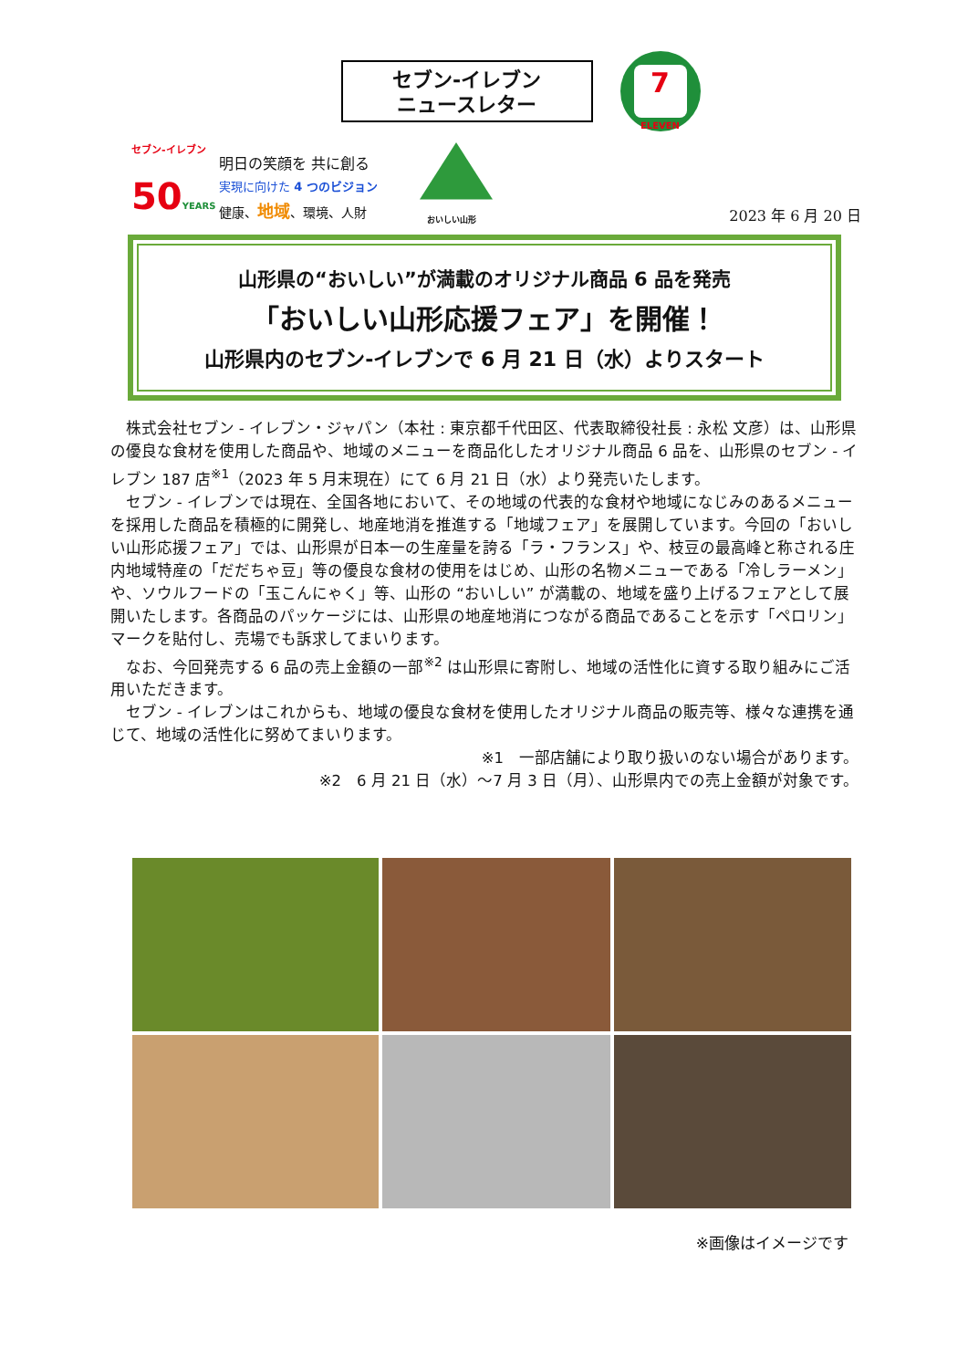セブン-イレブン
ニュースレター
7
ELEVEN
セブン-イレブン
50YEARS
明日の笑顔を 共に創る
実現に向けた 4 つのビジョン
健康、地域、環境、人財
おいしい山形
2023 年 6 月 20 日
山形県の“おいしい”が満載のオリジナル商品 6 品を発売
「おいしい山形応援フェア」を開催！
山形県内のセブン-イレブンで 6 月 21 日（水）よりスタート
株式会社セブン - イレブン・ジャパン（本社 : 東京都千代田区、代表取締役社長 : 永松 文彦）は、山形県の優良な食材を使用した商品や、地域のメニューを商品化したオリジナル商品 6 品を、山形県のセブン - イレブン 187 店<sup>※1</sup>（2023 年 5 月末現在）にて 6 月 21 日（水）より発売いたします。
セブン - イレブンでは現在、全国各地において、その地域の代表的な食材や地域になじみのあるメニューを採用した商品を積極的に開発し、地産地消を推進する「地域フェア」を展開しています。今回の「おいしい山形応援フェア」では、山形県が日本一の生産量を誇る「ラ・フランス」や、枝豆の最高峰と称される庄内地域特産の「だだちゃ豆」等の優良な食材の使用をはじめ、山形の名物メニューである「冷しラーメン」や、ソウルフードの「玉こんにゃく」等、山形の “おいしい” が満載の、地域を盛り上げるフェアとして展開いたします。各商品のパッケージには、山形県の地産地消につながる商品であることを示す「ペロリン」マークを貼付し、売場でも訴求してまいります。
なお、今回発売する 6 品の売上金額の一部<sup>※2</sup> は山形県に寄附し、地域の活性化に資する取り組みにご活用いただきます。
セブン - イレブンはこれからも、地域の優良な食材を使用したオリジナル商品の販売等、様々な連携を通じて、地域の活性化に努めてまいります。
※1　一部店舗により取り扱いのない場合があります。
※2　6 月 21 日（水）～7 月 3 日（月）、山形県内での売上金額が対象です。
※画像はイメージです